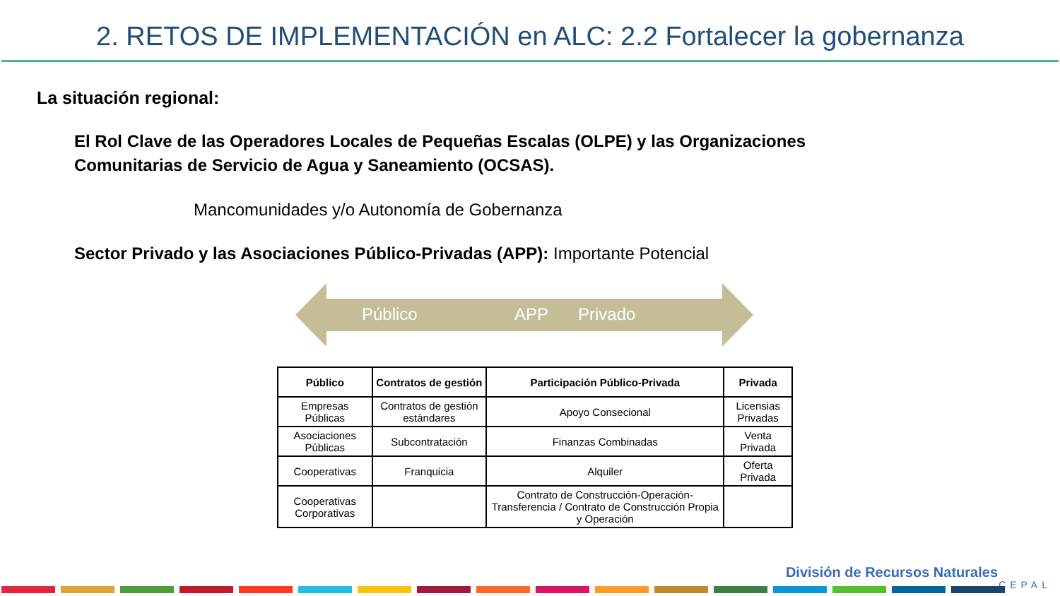2. RETOS DE IMPLEMENTACIÓN en ALC: 2.2 Fortalecer la gobernanza
La situación regional:
El Rol Clave de las Operadores Locales de Pequeñas Escalas (OLPE) y las Organizaciones Comunitarias de Servicio de Agua y Saneamiento (OCSAS).
Mancomunidades y/o Autonomía de Gobernanza
Sector Privado y las Asociaciones Público-Privadas (APP): Importante Potencial
Público APP Privado
| Público | Contratos de gestión | Participación Público-Privada | Privada |
| --- | --- | --- | --- |
| Empresas Públicas | Contratos de gestión estándares | Apoyo Consecional | Licensias Privadas |
| Asociaciones Públicas | Subcontratación | Finanzas Combinadas | Venta Privada |
| Cooperativas | Franquicia | Alquiler | Oferta Privada |
| Cooperativas Corporativas | | Contrato de Construcción-Operación-Transferencia / Contrato de Construcción Propia y Operación | |
División de Recursos Naturales
CEPAL